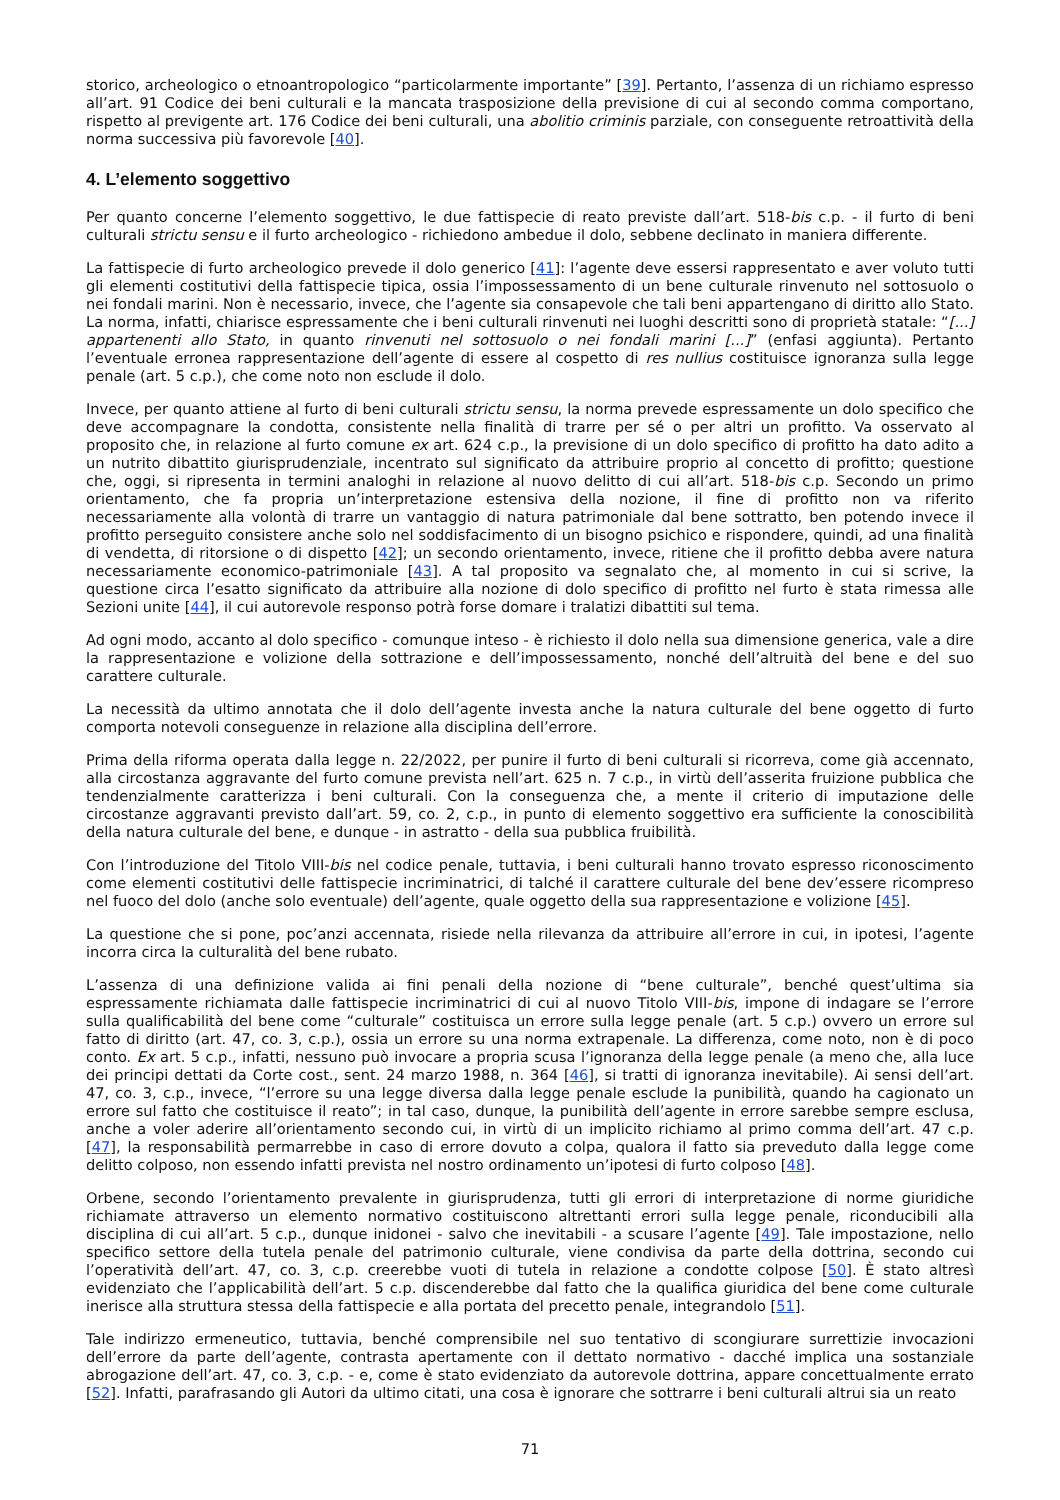storico, archeologico o etnoantropologico “particolarmente importante” [39]. Pertanto, l’assenza di un richiamo espresso all’art. 91 Codice dei beni culturali e la mancata trasposizione della previsione di cui al secondo comma comportano, rispetto al previgente art. 176 Codice dei beni culturali, una abolitio criminis parziale, con conseguente retroattività della norma successiva più favorevole [40].
4. L’elemento soggettivo
Per quanto concerne l’elemento soggettivo, le due fattispecie di reato previste dall’art. 518-bis c.p. - il furto di beni culturali strictu sensu e il furto archeologico - richiedono ambedue il dolo, sebbene declinato in maniera differente.
La fattispecie di furto archeologico prevede il dolo generico [41]: l’agente deve essersi rappresentato e aver voluto tutti gli elementi costitutivi della fattispecie tipica, ossia l’impossessamento di un bene culturale rinvenuto nel sottosuolo o nei fondali marini. Non è necessario, invece, che l’agente sia consapevole che tali beni appartengano di diritto allo Stato. La norma, infatti, chiarisce espressamente che i beni culturali rinvenuti nei luoghi descritti sono di proprietà statale: “[...] appartenenti allo Stato, in quanto rinvenuti nel sottosuolo o nei fondali marini [...]” (enfasi aggiunta). Pertanto l’eventuale erronea rappresentazione dell’agente di essere al cospetto di res nullius costituisce ignoranza sulla legge penale (art. 5 c.p.), che come noto non esclude il dolo.
Invece, per quanto attiene al furto di beni culturali strictu sensu, la norma prevede espressamente un dolo specifico che deve accompagnare la condotta, consistente nella finalità di trarre per sé o per altri un profitto. Va osservato al proposito che, in relazione al furto comune ex art. 624 c.p., la previsione di un dolo specifico di profitto ha dato adito a un nutrito dibattito giurisprudenziale, incentrato sul significato da attribuire proprio al concetto di profitto; questione che, oggi, si ripresenta in termini analoghi in relazione al nuovo delitto di cui all’art. 518-bis c.p. Secondo un primo orientamento, che fa propria un’interpretazione estensiva della nozione, il fine di profitto non va riferito necessariamente alla volontà di trarre un vantaggio di natura patrimoniale dal bene sottratto, ben potendo invece il profitto perseguito consistere anche solo nel soddisfacimento di un bisogno psichico e rispondere, quindi, ad una finalità di vendetta, di ritorsione o di dispetto [42]; un secondo orientamento, invece, ritiene che il profitto debba avere natura necessariamente economico-patrimoniale [43]. A tal proposito va segnalato che, al momento in cui si scrive, la questione circa l’esatto significato da attribuire alla nozione di dolo specifico di profitto nel furto è stata rimessa alle Sezioni unite [44], il cui autorevole responso potrà forse domare i tralatizi dibattiti sul tema.
Ad ogni modo, accanto al dolo specifico - comunque inteso - è richiesto il dolo nella sua dimensione generica, vale a dire la rappresentazione e volizione della sottrazione e dell’impossessamento, nonché dell’altruità del bene e del suo carattere culturale.
La necessità da ultimo annotata che il dolo dell’agente investa anche la natura culturale del bene oggetto di furto comporta notevoli conseguenze in relazione alla disciplina dell’errore.
Prima della riforma operata dalla legge n. 22/2022, per punire il furto di beni culturali si ricorreva, come già accennato, alla circostanza aggravante del furto comune prevista nell’art. 625 n. 7 c.p., in virtù dell’asserita fruizione pubblica che tendenzialmente caratterizza i beni culturali. Con la conseguenza che, a mente il criterio di imputazione delle circostanze aggravanti previsto dall’art. 59, co. 2, c.p., in punto di elemento soggettivo era sufficiente la conoscibilità della natura culturale del bene, e dunque - in astratto - della sua pubblica fruibilità.
Con l’introduzione del Titolo VIII-bis nel codice penale, tuttavia, i beni culturali hanno trovato espresso riconoscimento come elementi costitutivi delle fattispecie incriminatrici, di talché il carattere culturale del bene dev’essere ricompreso nel fuoco del dolo (anche solo eventuale) dell’agente, quale oggetto della sua rappresentazione e volizione [45].
La questione che si pone, poc’anzi accennata, risiede nella rilevanza da attribuire all’errore in cui, in ipotesi, l’agente incorra circa la culturalità del bene rubato.
L’assenza di una definizione valida ai fini penali della nozione di “bene culturale”, benché quest’ultima sia espressamente richiamata dalle fattispecie incriminatrici di cui al nuovo Titolo VIII-bis, impone di indagare se l’errore sulla qualificabilità del bene come “culturale” costituisca un errore sulla legge penale (art. 5 c.p.) ovvero un errore sul fatto di diritto (art. 47, co. 3, c.p.), ossia un errore su una norma extrapenale. La differenza, come noto, non è di poco conto. Ex art. 5 c.p., infatti, nessuno può invocare a propria scusa l’ignoranza della legge penale (a meno che, alla luce dei principi dettati da Corte cost., sent. 24 marzo 1988, n. 364 [46], si tratti di ignoranza inevitabile). Ai sensi dell’art. 47, co. 3, c.p., invece, “l’errore su una legge diversa dalla legge penale esclude la punibilità, quando ha cagionato un errore sul fatto che costituisce il reato”; in tal caso, dunque, la punibilità dell’agente in errore sarebbe sempre esclusa, anche a voler aderire all’orientamento secondo cui, in virtù di un implicito richiamo al primo comma dell’art. 47 c.p. [47], la responsabilità permarrebbe in caso di errore dovuto a colpa, qualora il fatto sia preveduto dalla legge come delitto colposo, non essendo infatti prevista nel nostro ordinamento un’ipotesi di furto colposo [48].
Orbene, secondo l’orientamento prevalente in giurisprudenza, tutti gli errori di interpretazione di norme giuridiche richiamate attraverso un elemento normativo costituiscono altrettanti errori sulla legge penale, riconducibili alla disciplina di cui all’art. 5 c.p., dunque inidonei - salvo che inevitabili - a scusare l’agente [49]. Tale impostazione, nello specifico settore della tutela penale del patrimonio culturale, viene condivisa da parte della dottrina, secondo cui l’operatività dell’art. 47, co. 3, c.p. creerebbe vuoti di tutela in relazione a condotte colpose [50]. È stato altresì evidenziato che l’applicabilità dell’art. 5 c.p. discenderebbe dal fatto che la qualifica giuridica del bene come culturale inerisce alla struttura stessa della fattispecie e alla portata del precetto penale, integrandolo [51].
Tale indirizzo ermeneutico, tuttavia, benché comprensibile nel suo tentativo di scongiurare surrettizie invocazioni dell’errore da parte dell’agente, contrasta apertamente con il dettato normativo - dacché implica una sostanziale abrogazione dell’art. 47, co. 3, c.p. - e, come è stato evidenziato da autorevole dottrina, appare concettualmente errato [52]. Infatti, parafrasando gli Autori da ultimo citati, una cosa è ignorare che sottrarre i beni culturali altrui sia un reato
71